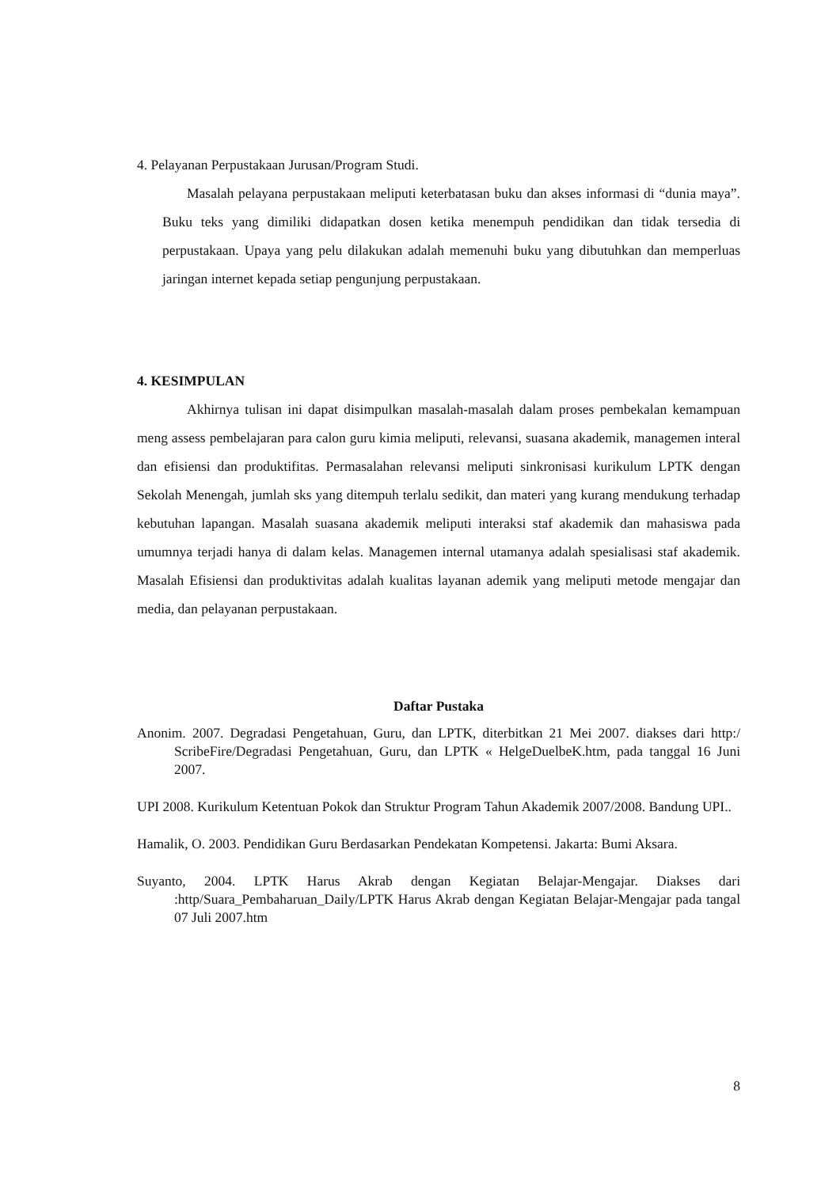4. Pelayanan Perpustakaan Jurusan/Program Studi.
Masalah pelayana perpustakaan meliputi keterbatasan buku dan akses informasi di “dunia maya”. Buku teks yang dimiliki didapatkan dosen ketika menempuh pendidikan dan tidak tersedia di perpustakaan. Upaya yang pelu dilakukan adalah memenuhi buku yang dibutuhkan dan memperluas jaringan internet kepada setiap pengunjung perpustakaan.
4. KESIMPULAN
Akhirnya tulisan ini dapat disimpulkan masalah-masalah dalam proses pembekalan kemampuan meng assess pembelajaran para calon guru kimia meliputi, relevansi, suasana akademik, managemen interal dan efisiensi dan produktifitas. Permasalahan relevansi meliputi sinkronisasi kurikulum LPTK dengan Sekolah Menengah, jumlah sks yang ditempuh terlalu sedikit, dan materi yang kurang mendukung terhadap kebutuhan lapangan. Masalah suasana akademik meliputi interaksi staf akademik dan mahasiswa pada umumnya terjadi hanya di dalam kelas. Managemen internal utamanya adalah spesialisasi staf akademik. Masalah Efisiensi dan produktivitas adalah kualitas layanan ademik yang meliputi metode mengajar dan media, dan pelayanan perpustakaan.
Daftar Pustaka
Anonim. 2007. Degradasi Pengetahuan, Guru, dan LPTK, diterbitkan 21 Mei 2007. diakses dari http:/ ScribeFire/Degradasi Pengetahuan, Guru, dan LPTK « HelgeDuelbeK.htm, pada tanggal 16 Juni 2007.
UPI 2008. Kurikulum Ketentuan Pokok dan Struktur Program Tahun Akademik 2007/2008. Bandung UPI..
Hamalik, O. 2003. Pendidikan Guru Berdasarkan Pendekatan Kompetensi. Jakarta: Bumi Aksara.
Suyanto, 2004. LPTK Harus Akrab dengan Kegiatan Belajar-Mengajar. Diakses dari :http/Suara_Pembaharuan_Daily/LPTK Harus Akrab dengan Kegiatan Belajar-Mengajar pada tangal 07 Juli 2007.htm
8